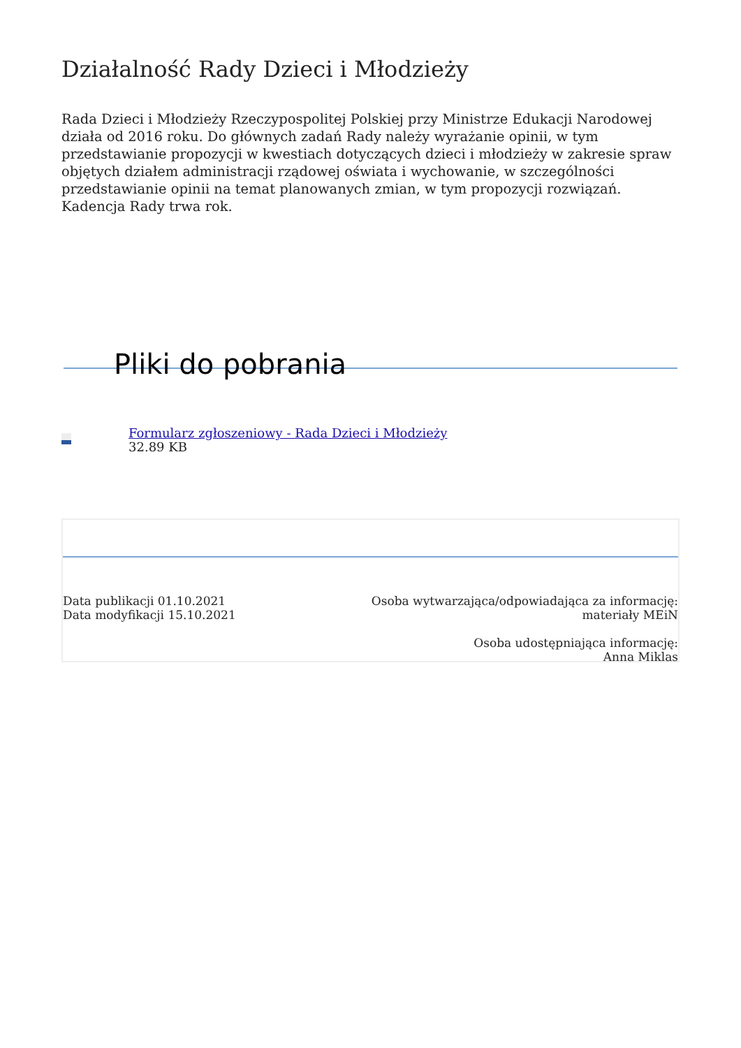Działalność Rady Dzieci i Młodzieży
Rada Dzieci i Młodzieży Rzeczypospolitej Polskiej przy Ministrze Edukacji Narodowej działa od 2016 roku. Do głównych zadań Rady należy wyrażanie opinii, w tym przedstawianie propozycji w kwestiach dotyczących dzieci i młodzieży w zakresie spraw objętych działem administracji rządowej oświata i wychowanie, w szczególności przedstawianie opinii na temat planowanych zmian, w tym propozycji rozwiązań. Kadencja Rady trwa rok.
Pliki do pobrania
Formularz zgłoszeniowy - Rada Dzieci i Młodzieży
32.89 KB
Data publikacji 01.10.2021
Data modyfikacji 15.10.2021
Osoba wytwarzająca/odpowiadająca za informację:
materiały MEiN
Osoba udostępniająca informację:
Anna Miklas